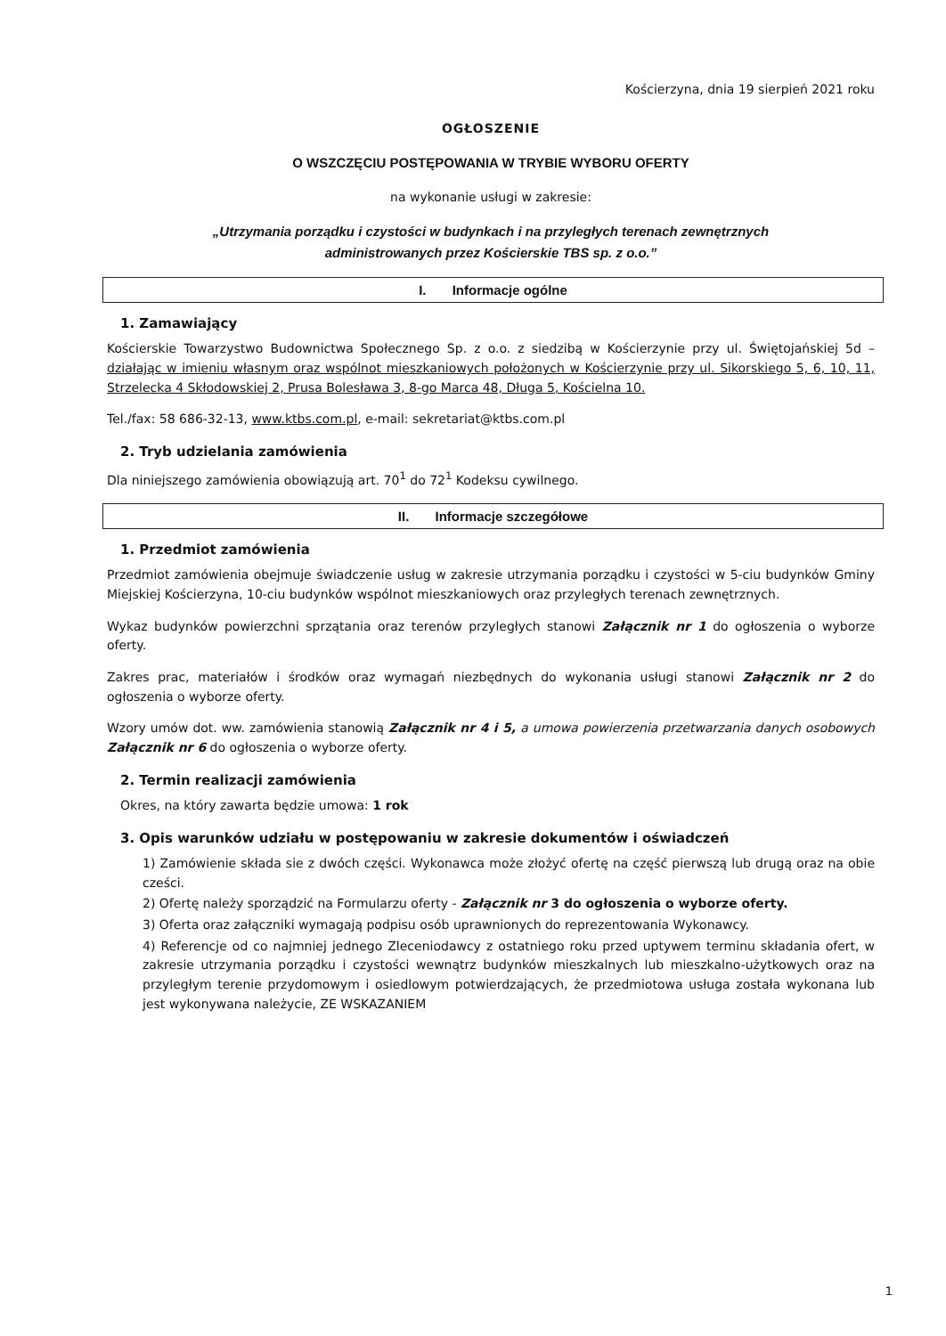Kościerzyna, dnia 19 sierpień 2021 roku
OGŁOSZENIE
O WSZCZĘCIU POSTĘPOWANIA W TRYBIE WYBORU OFERTY
na wykonanie usługi w zakresie:
„Utrzymania porządku i czystości w budynkach i na przyległych terenach zewnętrznych
administrowanych przez Kościerskie TBS sp. z o.o.”
I. Informacje ogólne
1. Zamawiający
Kościerskie Towarzystwo Budownictwa Społecznego Sp. z o.o. z siedzibą w Kościerzynie przy ul. Świętojańskiej 5d – działając w imieniu własnym oraz wspólnot mieszkaniowych położonych w Kościerzynie przy ul. Sikorskiego 5, 6, 10, 11, Strzelecka 4 Skłodowskiej 2, Prusa Bolesława 3, 8-go Marca 48, Długa 5, Kościelna 10.
Tel./fax: 58 686-32-13, www.ktbs.com.pl, e-mail: sekretariat@ktbs.com.pl
2. Tryb udzielania zamówienia
Dla niniejszego zamówienia obowiązują art. 70<sup>1</sup> do 72<sup>1</sup> Kodeksu cywilnego.
II. Informacje szczegółowe
1. Przedmiot zamówienia
Przedmiot zamówienia obejmuje świadczenie usług w zakresie utrzymania porządku i czystości w 5-ciu budynków Gminy Miejskiej Kościerzyna, 10-ciu budynków wspólnot mieszkaniowych oraz przyległych terenach zewnętrznych.
Wykaz budynków powierzchni sprzątania oraz terenów przyległych stanowi Załącznik nr 1 do ogłoszenia o wyborze oferty.
Zakres prac, materiałów i środków oraz wymagań niezbędnych do wykonania usługi stanowi Załącznik nr 2 do ogłoszenia o wyborze oferty.
Wzory umów dot. ww. zamówienia stanowią Załącznik nr 4 i 5, a umowa powierzenia przetwarzania danych osobowych Załącznik nr 6 do ogłoszenia o wyborze oferty.
2. Termin realizacji zamówienia
Okres, na który zawarta będzie umowa: 1 rok
3. Opis warunków udziału w postępowaniu w zakresie dokumentów i oświadczeń
1) Zamówienie składa sie z dwóch części. Wykonawca może złożyć ofertę na część pierwszą lub drugą oraz na obie cześci.
2) Ofertę należy sporządzić na Formularzu oferty - Załącznik nr 3 do ogłoszenia o wyborze oferty.
3) Oferta oraz załączniki wymagają podpisu osób uprawnionych do reprezentowania Wykonawcy.
4) Referencje od co najmniej jednego Zleceniodawcy z ostatniego roku przed uptywem terminu składania ofert, w zakresie utrzymania porządku i czystości wewnątrz budynków mieszkalnych lub mieszkalno-użytkowych oraz na przyległym terenie przydomowym i osiedlowym potwierdzających, że przedmiotowa usługa została wykonana lub jest wykonywana należycie, ZE WSKAZANIEM
1